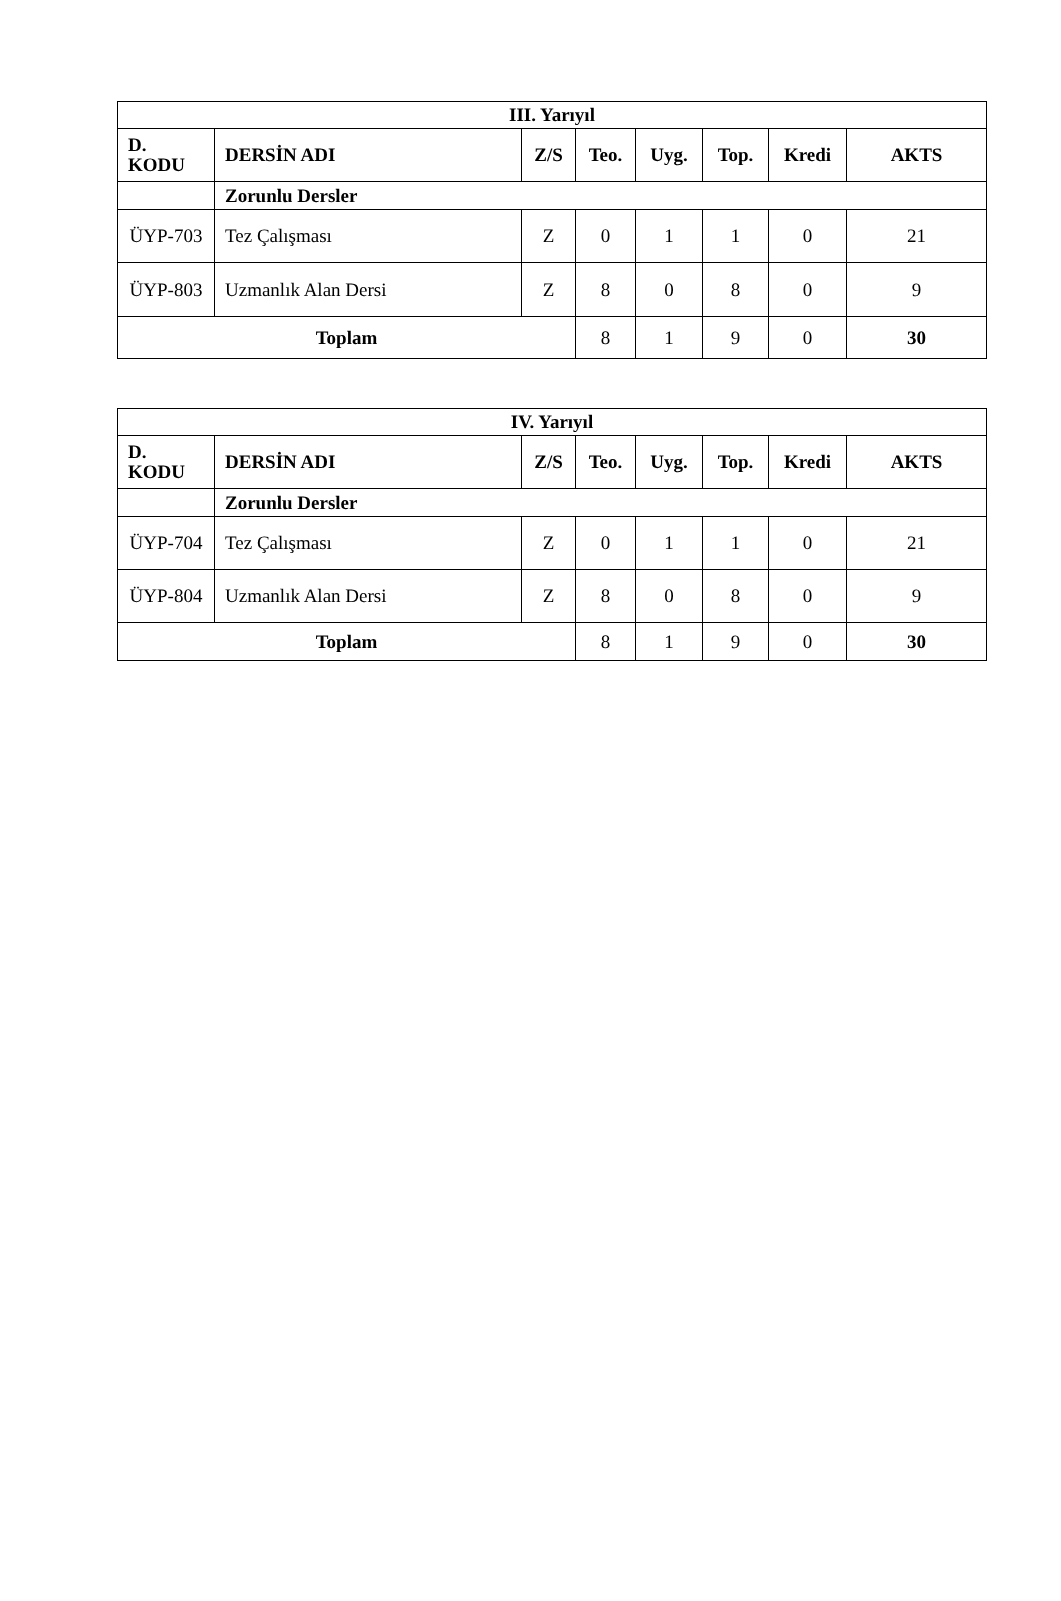| III. Yarıyıl | | | | | | | |
| --- | --- | --- | --- | --- | --- | --- | --- |
| D. KODU | DERSİN ADI | Z/S | Teo. | Uyg. | Top. | Kredi | AKTS |
| | Zorunlu Dersler | | | | | | |
| ÜYP-703 | Tez Çalışması | Z | 0 | 1 | 1 | 0 | 21 |
| ÜYP-803 | Uzmanlık Alan Dersi | Z | 8 | 0 | 8 | 0 | 9 |
| Toplam | | | 8 | 1 | 9 | 0 | 30 |
| IV. Yarıyıl | | | | | | | |
| --- | --- | --- | --- | --- | --- | --- | --- |
| D. KODU | DERSİN ADI | Z/S | Teo. | Uyg. | Top. | Kredi | AKTS |
| | Zorunlu Dersler | | | | | | |
| ÜYP-704 | Tez Çalışması | Z | 0 | 1 | 1 | 0 | 21 |
| ÜYP-804 | Uzmanlık Alan Dersi | Z | 8 | 0 | 8 | 0 | 9 |
| Toplam | | | 8 | 1 | 9 | 0 | 30 |